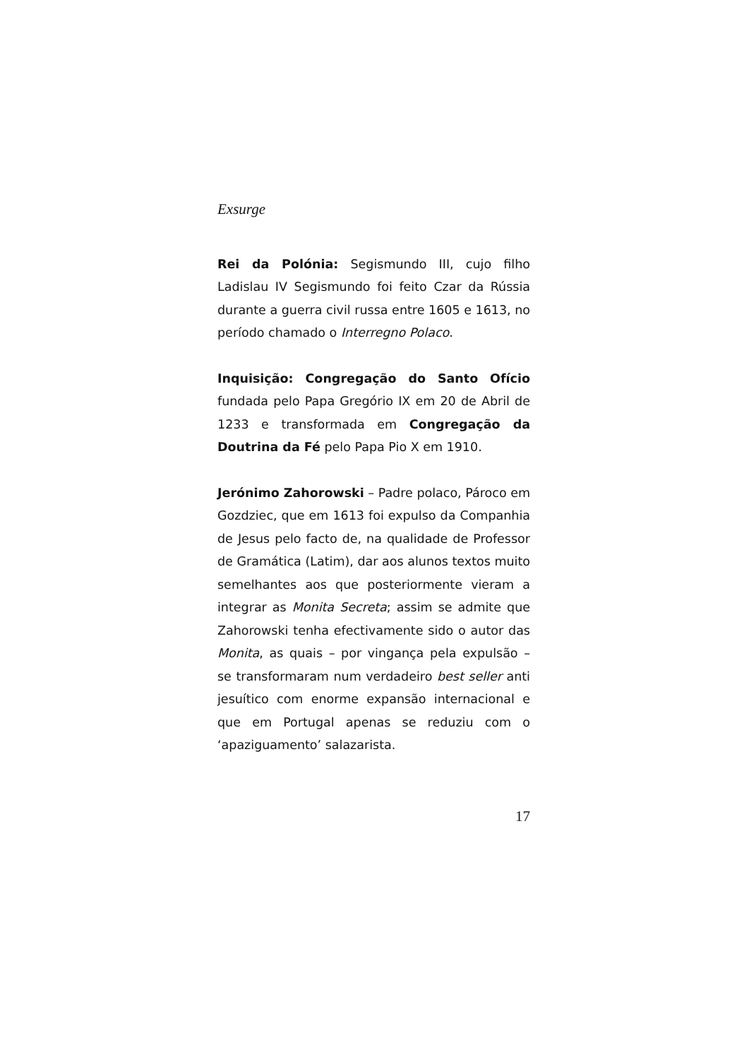Exsurge
Rei da Polónia: Segismundo III, cujo filho Ladislau IV Segismundo foi feito Czar da Rússia durante a guerra civil russa entre 1605 e 1613, no período chamado o Interregno Polaco.
Inquisição: Congregação do Santo Ofício fundada pelo Papa Gregório IX em 20 de Abril de 1233 e transformada em Congregação da Doutrina da Fé pelo Papa Pio X em 1910.
Jerónimo Zahorowski – Padre polaco, Pároco em Gozdziec, que em 1613 foi expulso da Companhia de Jesus pelo facto de, na qualidade de Professor de Gramática (Latim), dar aos alunos textos muito semelhantes aos que posteriormente vieram a integrar as Monita Secreta; assim se admite que Zahorowski tenha efectivamente sido o autor das Monita, as quais – por vingança pela expulsão – se transformaram num verdadeiro best seller anti jesuítico com enorme expansão internacional e que em Portugal apenas se reduziu com o ‘apaziguamento’ salazarista.
17